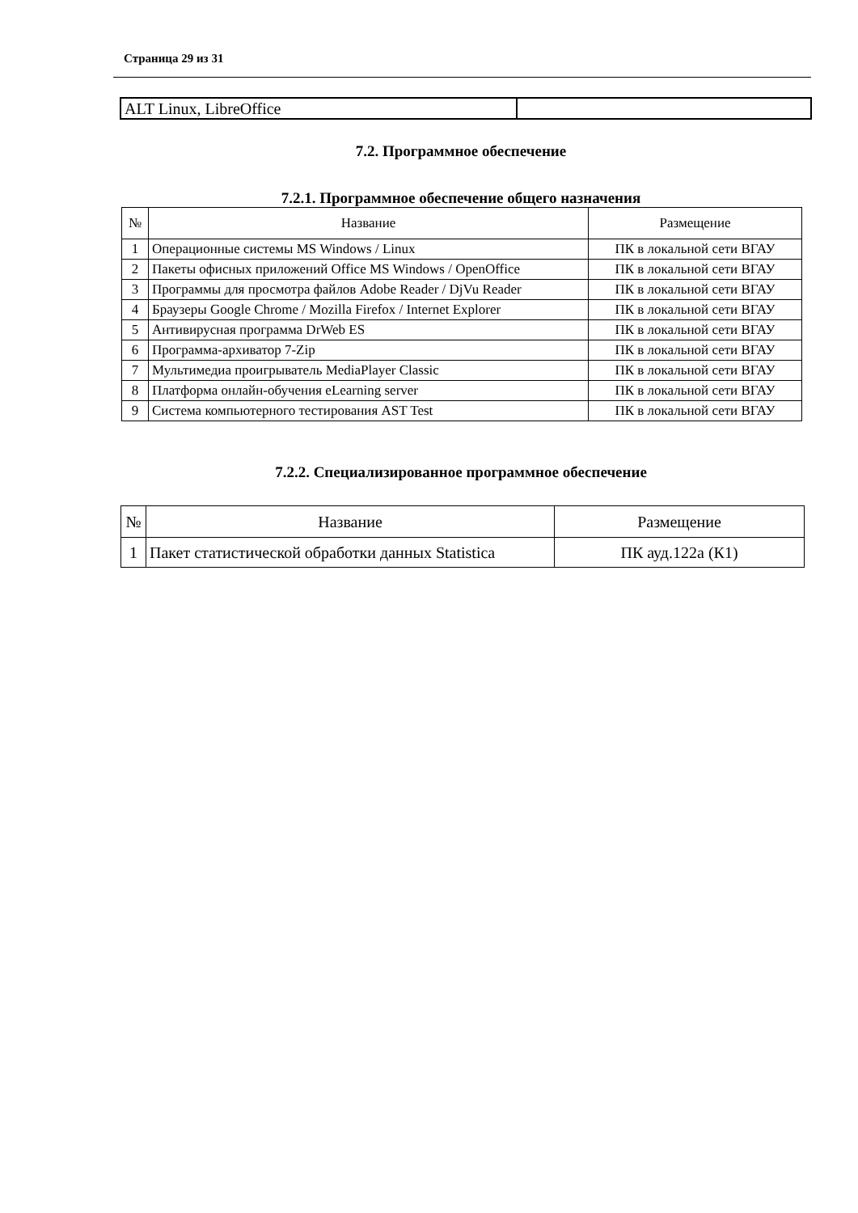Страница 29 из 31
| ALT Linux, LibreOffice | |
7.2. Программное обеспечение
7.2.1. Программное обеспечение общего назначения
| № | Название | Размещение |
| --- | --- | --- |
| 1 | Операционные системы MS Windows / Linux | ПК в локальной сети ВГАУ |
| 2 | Пакеты офисных приложений Office MS Windows / OpenOffice | ПК в локальной сети ВГАУ |
| 3 | Программы для просмотра файлов Adobe Reader / DjVu Reader | ПК в локальной сети ВГАУ |
| 4 | Браузеры Google Chrome / Mozilla Firefox / Internet Explorer | ПК в локальной сети ВГАУ |
| 5 | Антивирусная программа DrWeb ES | ПК в локальной сети ВГАУ |
| 6 | Программа-архиватор 7-Zip | ПК в локальной сети ВГАУ |
| 7 | Мультимедиа проигрыватель MediaPlayer Classic | ПК в локальной сети ВГАУ |
| 8 | Платформа онлайн-обучения eLearning server | ПК в локальной сети ВГАУ |
| 9 | Система компьютерного тестирования AST Test | ПК в локальной сети ВГАУ |
7.2.2. Специализированное программное обеспечение
| № | Название | Размещение |
| --- | --- | --- |
| 1 | Пакет статистической обработки данных Statistica | ПК ауд.122а (К1) |